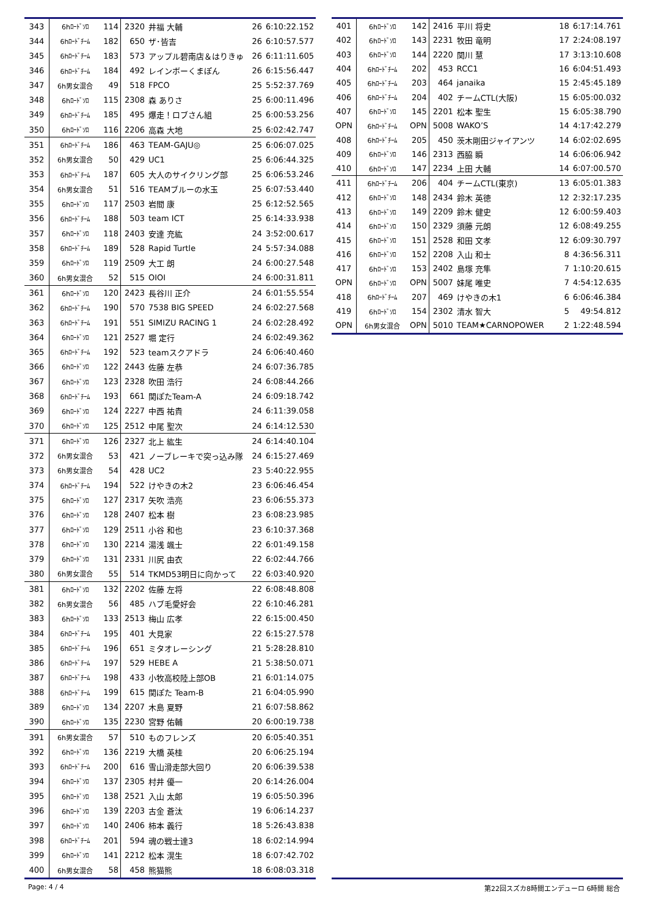| 343 | 6hﾛｰﾄﾞｿﾛ | 114 | 2320 | 井福 大輔 | 26 | 6:10:22.152 |
| 344 | 6hﾛｰﾄﾞﾁｰﾑ | 182 | 650 | ザ･皆吉 | 26 | 6:10:57.577 |
| 345 | 6hﾛｰﾄﾞﾁｰﾑ | 183 | 573 | アップル碧南店＆はりきゅ | 26 | 6:11:11.605 |
| 346 | 6hﾛｰﾄﾞﾁｰﾑ | 184 | 492 | レインボーくまぽん | 26 | 6:15:56.447 |
| 347 | 6h男女混合 | 49 | 518 | FPCO | 25 | 5:52:37.769 |
| 348 | 6hﾛｰﾄﾞｿﾛ | 115 | 2308 | 森 ありさ | 25 | 6:00:11.496 |
| 349 | 6hﾛｰﾄﾞﾁｰﾑ | 185 | 495 | 爆走！ロブさん組 | 25 | 6:00:53.256 |
| 350 | 6hﾛｰﾄﾞｿﾛ | 116 | 2206 | 高森 大地 | 25 | 6:02:42.747 |
| 351 | 6hﾛｰﾄﾞﾁｰﾑ | 186 | 463 | TEAM-GAJU◎ | 25 | 6:06:07.025 |
| 352 | 6h男女混合 | 50 | 429 | UC1 | 25 | 6:06:44.325 |
| 353 | 6hﾛｰﾄﾞﾁｰﾑ | 187 | 605 | 大人のサイクリング部 | 25 | 6:06:53.246 |
| 354 | 6h男女混合 | 51 | 516 | TEAMブルーの水玉 | 25 | 6:07:53.440 |
| 355 | 6hﾛｰﾄﾞｿﾛ | 117 | 2503 | 岩間 康 | 25 | 6:12:52.565 |
| 356 | 6hﾛｰﾄﾞﾁｰﾑ | 188 | 503 | team ICT | 25 | 6:14:33.938 |
| 357 | 6hﾛｰﾄﾞｿﾛ | 118 | 2403 | 安達 充紘 | 24 | 3:52:00.617 |
| 358 | 6hﾛｰﾄﾞﾁｰﾑ | 189 | 528 | Rapid Turtle | 24 | 5:57:34.088 |
| 359 | 6hﾛｰﾄﾞｿﾛ | 119 | 2509 | 大工 朗 | 24 | 6:00:27.548 |
| 360 | 6h男女混合 | 52 | 515 | OIOI | 24 | 6:00:31.811 |
| 361 | 6hﾛｰﾄﾞｿﾛ | 120 | 2423 | 長谷川 正介 | 24 | 6:01:55.554 |
| 362 | 6hﾛｰﾄﾞﾁｰﾑ | 190 | 570 | 7538 BIG SPEED | 24 | 6:02:27.568 |
| 363 | 6hﾛｰﾄﾞﾁｰﾑ | 191 | 551 | SIMIZU RACING 1 | 24 | 6:02:28.492 |
| 364 | 6hﾛｰﾄﾞｿﾛ | 121 | 2527 | 堀 定行 | 24 | 6:02:49.362 |
| 365 | 6hﾛｰﾄﾞﾁｰﾑ | 192 | 523 | teamスクアドラ | 24 | 6:06:40.460 |
| 366 | 6hﾛｰﾄﾞｿﾛ | 122 | 2443 | 佐藤 左恭 | 24 | 6:07:36.785 |
| 367 | 6hﾛｰﾄﾞｿﾛ | 123 | 2328 | 吹田 浩行 | 24 | 6:08:44.266 |
| 368 | 6hﾛｰﾄﾞﾁｰﾑ | 193 | 661 | 関ぽたTeam-A | 24 | 6:09:18.742 |
| 369 | 6hﾛｰﾄﾞｿﾛ | 124 | 2227 | 中西 祐貴 | 24 | 6:11:39.058 |
| 370 | 6hﾛｰﾄﾞｿﾛ | 125 | 2512 | 中尾 聖次 | 24 | 6:14:12.530 |
| 371 | 6hﾛｰﾄﾞｿﾛ | 126 | 2327 | 北上 紘生 | 24 | 6:14:40.104 |
| 372 | 6h男女混合 | 53 | 421 | ノーブレーキで突っ込み隊 | 24 | 6:15:27.469 |
| 373 | 6h男女混合 | 54 | 428 | UC2 | 23 | 5:40:22.955 |
| 374 | 6hﾛｰﾄﾞﾁｰﾑ | 194 | 522 | けやきの木2 | 23 | 6:06:46.454 |
| 375 | 6hﾛｰﾄﾞｿﾛ | 127 | 2317 | 矢吹 浩亮 | 23 | 6:06:55.373 |
| 376 | 6hﾛｰﾄﾞｿﾛ | 128 | 2407 | 松本 樹 | 23 | 6:08:23.985 |
| 377 | 6hﾛｰﾄﾞｿﾛ | 129 | 2511 | 小谷 和也 | 23 | 6:10:37.368 |
| 378 | 6hﾛｰﾄﾞｿﾛ | 130 | 2214 | 湯浅 颯士 | 22 | 6:01:49.158 |
| 379 | 6hﾛｰﾄﾞｿﾛ | 131 | 2331 | 川尻 由衣 | 22 | 6:02:44.766 |
| 380 | 6h男女混合 | 55 | 514 | TKMD53明日に向かって | 22 | 6:03:40.920 |
| 381 | 6hﾛｰﾄﾞｿﾛ | 132 | 2202 | 佐藤 左将 | 22 | 6:08:48.808 |
| 382 | 6h男女混合 | 56 | 485 | ハブ毛愛好会 | 22 | 6:10:46.281 |
| 383 | 6hﾛｰﾄﾞｿﾛ | 133 | 2513 | 梅山 広孝 | 22 | 6:15:00.450 |
| 384 | 6hﾛｰﾄﾞﾁｰﾑ | 195 | 401 | 大見家 | 22 | 6:15:27.578 |
| 385 | 6hﾛｰﾄﾞﾁｰﾑ | 196 | 651 | ミタオレーシング | 21 | 5:28:28.810 |
| 386 | 6hﾛｰﾄﾞﾁｰﾑ | 197 | 529 | HEBE A | 21 | 5:38:50.071 |
| 387 | 6hﾛｰﾄﾞﾁｰﾑ | 198 | 433 | 小牧高校陸上部OB | 21 | 6:01:14.075 |
| 388 | 6hﾛｰﾄﾞﾁｰﾑ | 199 | 615 | 関ぽた Team-B | 21 | 6:04:05.990 |
| 389 | 6hﾛｰﾄﾞｿﾛ | 134 | 2207 | 木島 夏野 | 21 | 6:07:58.862 |
| 390 | 6hﾛｰﾄﾞｿﾛ | 135 | 2230 | 宮野 佑輔 | 20 | 6:00:19.738 |
| 391 | 6h男女混合 | 57 | 510 | ものフレンズ | 20 | 6:05:40.351 |
| 392 | 6hﾛｰﾄﾞｿﾛ | 136 | 2219 | 大橋 英桂 | 20 | 6:06:25.194 |
| 393 | 6hﾛｰﾄﾞﾁｰﾑ | 200 | 616 | 雪山滑走部大回り | 20 | 6:06:39.538 |
| 394 | 6hﾛｰﾄﾞｿﾛ | 137 | 2305 | 村井 優一 | 20 | 6:14:26.004 |
| 395 | 6hﾛｰﾄﾞｿﾛ | 138 | 2521 | 入山 太郎 | 19 | 6:05:50.396 |
| 396 | 6hﾛｰﾄﾞｿﾛ | 139 | 2203 | 古金 蒼汰 | 19 | 6:06:14.237 |
| 397 | 6hﾛｰﾄﾞｿﾛ | 140 | 2406 | 柿本 義行 | 18 | 5:26:43.838 |
| 398 | 6hﾛｰﾄﾞﾁｰﾑ | 201 | 594 | 魂の戦士達3 | 18 | 6:02:14.994 |
| 399 | 6hﾛｰﾄﾞｿﾛ | 141 | 2212 | 松本 滉生 | 18 | 6:07:42.702 |
| 400 | 6h男女混合 | 58 | 458 | 熊猫熊 | 18 | 6:08:03.318 |
| 401 | 6hﾛｰﾄﾞｿﾛ | 142 | 2416 | 平川 将史 | 18 | 6:17:14.761 |
| 402 | 6hﾛｰﾄﾞｿﾛ | 143 | 2231 | 牧田 竜明 | 17 | 2:24:08.197 |
| 403 | 6hﾛｰﾄﾞｿﾛ | 144 | 2220 | 関川 慧 | 17 | 3:13:10.608 |
| 404 | 6hﾛｰﾄﾞﾁｰﾑ | 202 | 453 | RCC1 | 16 | 6:04:51.493 |
| 405 | 6hﾛｰﾄﾞﾁｰﾑ | 203 | 464 | janaika | 15 | 2:45:45.189 |
| 406 | 6hﾛｰﾄﾞﾁｰﾑ | 204 | 402 | チームCTL(大阪) | 15 | 6:05:00.032 |
| 407 | 6hﾛｰﾄﾞｿﾛ | 145 | 2201 | 松本 聖生 | 15 | 6:05:38.790 |
| OPN | 6hﾛｰﾄﾞﾁｰﾑ | OPN | 5008 | WAKO’S | 14 | 4:17:42.279 |
| 408 | 6hﾛｰﾄﾞﾁｰﾑ | 205 | 450 | 茨木剛田ジャイアンツ | 14 | 6:02:02.695 |
| 409 | 6hﾛｰﾄﾞｿﾛ | 146 | 2313 | 西脇 瞬 | 14 | 6:06:06.942 |
| 410 | 6hﾛｰﾄﾞｿﾛ | 147 | 2234 | 上田 大輔 | 14 | 6:07:00.570 |
| 411 | 6hﾛｰﾄﾞﾁｰﾑ | 206 | 404 | チームCTL(東京) | 13 | 6:05:01.383 |
| 412 | 6hﾛｰﾄﾞｿﾛ | 148 | 2434 | 鈴木 英徳 | 12 | 2:32:17.235 |
| 413 | 6hﾛｰﾄﾞｿﾛ | 149 | 2209 | 鈴木 健史 | 12 | 6:00:59.403 |
| 414 | 6hﾛｰﾄﾞｿﾛ | 150 | 2329 | 須藤 元朗 | 12 | 6:08:49.255 |
| 415 | 6hﾛｰﾄﾞｿﾛ | 151 | 2528 | 和田 文孝 | 12 | 6:09:30.797 |
| 416 | 6hﾛｰﾄﾞｿﾛ | 152 | 2208 | 入山 和士 | 8 | 4:36:56.311 |
| 417 | 6hﾛｰﾄﾞｿﾛ | 153 | 2402 | 島塚 充隼 | 7 | 1:10:20.615 |
| OPN | 6hﾛｰﾄﾞｿﾛ | OPN | 5007 | 妹尾 唯史 | 7 | 4:54:12.635 |
| 418 | 6hﾛｰﾄﾞﾁｰﾑ | 207 | 469 | けやきの木1 | 6 | 6:06:46.384 |
| 419 | 6hﾛｰﾄﾞｿﾛ | 154 | 2302 | 清水 智大 | 5 | 49:54.812 |
| OPN | 6h男女混合 | OPN | 5010 | TEAM★CARNOPOWER | 2 | 1:22:48.594 |
Page: 4 / 4 第22回スズカ8時間エンデューロ 6時間 総合